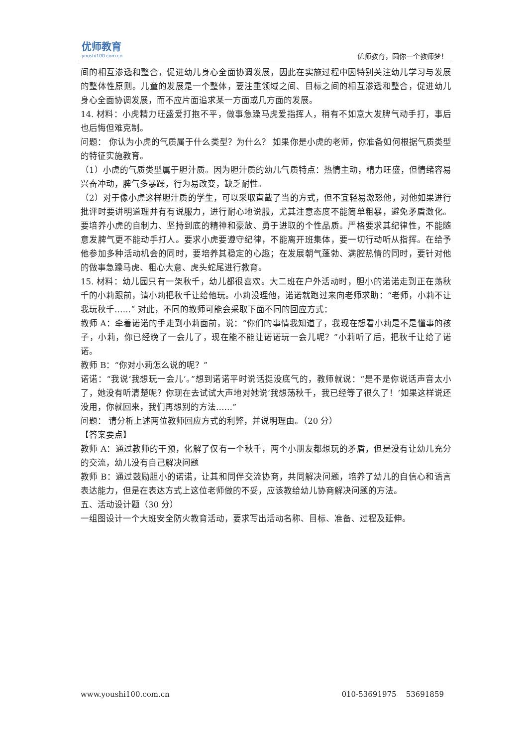优师教育
youshi100.com.cn
优师教育，圆你一个教师梦！
间的相互渗透和整合，促进幼儿身心全面协调发展，因此在实施过程中因特别关注幼儿学习与发展的整体性原则。儿童的发展是一个整体，要注重领域之间、目标之间的相互渗透和整合，促进幼儿身心全面协调发展，而不应片面追求某一方面或几方面的发展。
14. 材料：小虎精力旺盛爱打抱不平，做事急躁马虎爱指挥人，稍有不如意大发脾气动手打，事后也后悔但难克制。
问题： 你认为小虎的气质属于什么类型？为什么？ 如果你是小虎的老师，你准备如何根据气质类型的特征实施教育。
（1）小虎的气质类型属于胆汁质。因为胆汁质的幼儿气质特点：热情主动，精力旺盛，但情绪容易兴奋冲动，脾气多暴躁，行为易改变，缺乏耐性。
（2）对于像小虎这样胆汁质的学生，可以采取直截了当的方式，但不宜轻易激怒他，对他如果进行批评时要讲明道理并有有说服力，进行耐心地说服，尤其注意态度不能简单粗暴，避免矛盾激化。要培养小虎的自制力、坚持到底的精神和豪放、勇于进取的个性品质。严格要求其纪律性，不能随意发脾气更不能动手打人。要求小虎要遵守纪律，不能离开班集体，要一切行动听从指挥。在给予他参加多种活动机会的同时，要培养其稳定的心趣；在发展朝气蓬勃、满腔热情的同时，要针对他的做事急躁马虎、粗心大意、虎头蛇尾进行教育。
15. 材料：幼儿园只有一架秋千，幼儿都很喜欢。大二班在户外活动时，胆小的诺诺走到正在荡秋千的小莉跟前，请小莉把秋千让给他玩。小莉没理他，诺诺就跑过来向老师求助：“老师，小莉不让我玩秋千……” 对此，不同的教师可能会采取下面不同的回应方式：
教师 A：牵着诺诺的手走到小莉面前，说：“你们的事情我知道了，我现在想看小莉是不是懂事的孩子，小莉，你已经晚了一会儿了，现在能不能让诺诺玩一会儿呢？”小莉听了后，把秋千让给了诺诺。
教师 B：“你对小莉怎么说的呢？”
诺诺：“我说‘我想玩一会儿’。”想到诺诺平时说话挺没底气的，教师就说：“是不是你说话声音太小了，她没有听清楚呢？你现在去试试大声地对她说‘我想荡秋千，我已经等了很久了！’如果这样说还没用，你就回来，我们再想别的方法……”
问题： 请分析上述两位教师回应方式的利弊，并说明理由。（20 分）
【答案要点】
教师 A：通过教师的干预，化解了仅有一个秋千，两个小朋友都想玩的矛盾，但是没有让幼儿充分的交流，幼儿没有自己解决问题
教师 B：通过鼓励胆小的诺诺，让其和同伴交流协商，共同解决问题，培养了幼儿的自信心和语言表达能力，但是在表达方式上这位老师做的不妥，应该教给幼儿协商解决问题的方法。
五、活动设计题（30 分）
一组图设计一个大班安全防火教育活动，要求写出活动名称、目标、准备、过程及延伸。
www.youshi100.com.cn 010-53691975 53691859